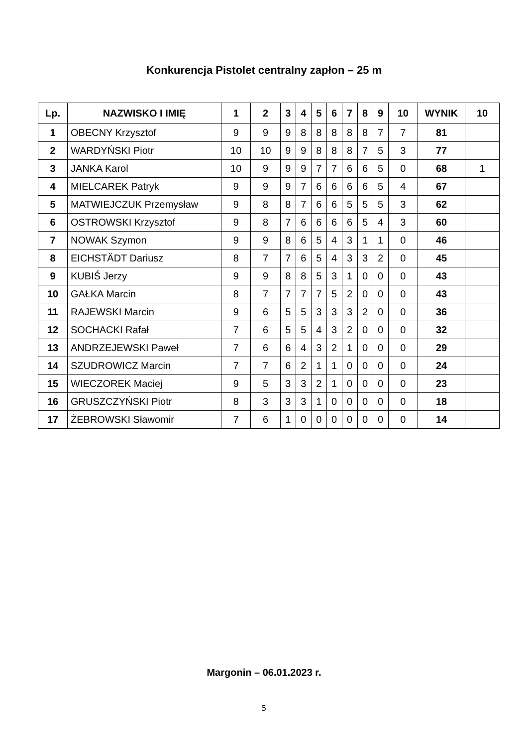Konkurencja Pistolet centralny zapłon – 25 m
| Lp. | NAZWISKO I IMIĘ | 1 | 2 | 3 | 4 | 5 | 6 | 7 | 8 | 9 | 10 | WYNIK | 10 |
| --- | --- | --- | --- | --- | --- | --- | --- | --- | --- | --- | --- | --- | --- |
| 1 | OBECNY Krzysztof | 9 | 9 | 9 | 8 | 8 | 8 | 8 | 8 | 7 | 7 | 81 | |
| 2 | WARDYŃSKI Piotr | 10 | 10 | 9 | 9 | 8 | 8 | 8 | 7 | 5 | 3 | 77 | |
| 3 | JANKA Karol | 10 | 9 | 9 | 9 | 7 | 7 | 6 | 6 | 5 | 0 | 68 | 1 |
| 4 | MIELCAREK Patryk | 9 | 9 | 9 | 7 | 6 | 6 | 6 | 6 | 5 | 4 | 67 | |
| 5 | MATWIEJCZUK Przemysław | 9 | 8 | 8 | 7 | 6 | 6 | 5 | 5 | 5 | 3 | 62 | |
| 6 | OSTROWSKI Krzysztof | 9 | 8 | 7 | 6 | 6 | 6 | 6 | 5 | 4 | 3 | 60 | |
| 7 | NOWAK Szymon | 9 | 9 | 8 | 6 | 5 | 4 | 3 | 1 | 1 | 0 | 46 | |
| 8 | EICHSTÄDT Dariusz | 8 | 7 | 7 | 6 | 5 | 4 | 3 | 3 | 2 | 0 | 45 | |
| 9 | KUBIŚ Jerzy | 9 | 9 | 8 | 8 | 5 | 3 | 1 | 0 | 0 | 0 | 43 | |
| 10 | GAŁKA Marcin | 8 | 7 | 7 | 7 | 7 | 5 | 2 | 0 | 0 | 0 | 43 | |
| 11 | RAJEWSKI Marcin | 9 | 6 | 5 | 5 | 3 | 3 | 3 | 2 | 0 | 0 | 36 | |
| 12 | SOCHACKI Rafał | 7 | 6 | 5 | 5 | 4 | 3 | 2 | 0 | 0 | 0 | 32 | |
| 13 | ANDRZEJEWSKI Paweł | 7 | 6 | 6 | 4 | 3 | 2 | 1 | 0 | 0 | 0 | 29 | |
| 14 | SZUDROWICZ Marcin | 7 | 7 | 6 | 2 | 1 | 1 | 0 | 0 | 0 | 0 | 24 | |
| 15 | WIECZOREK Maciej | 9 | 5 | 3 | 3 | 2 | 1 | 0 | 0 | 0 | 0 | 23 | |
| 16 | GRUSZCZYŃSKI Piotr | 8 | 3 | 3 | 3 | 1 | 0 | 0 | 0 | 0 | 0 | 18 | |
| 17 | ŻEBROWSKI Sławomir | 7 | 6 | 1 | 0 | 0 | 0 | 0 | 0 | 0 | 0 | 14 | |
Margonin – 06.01.2023 r.
5